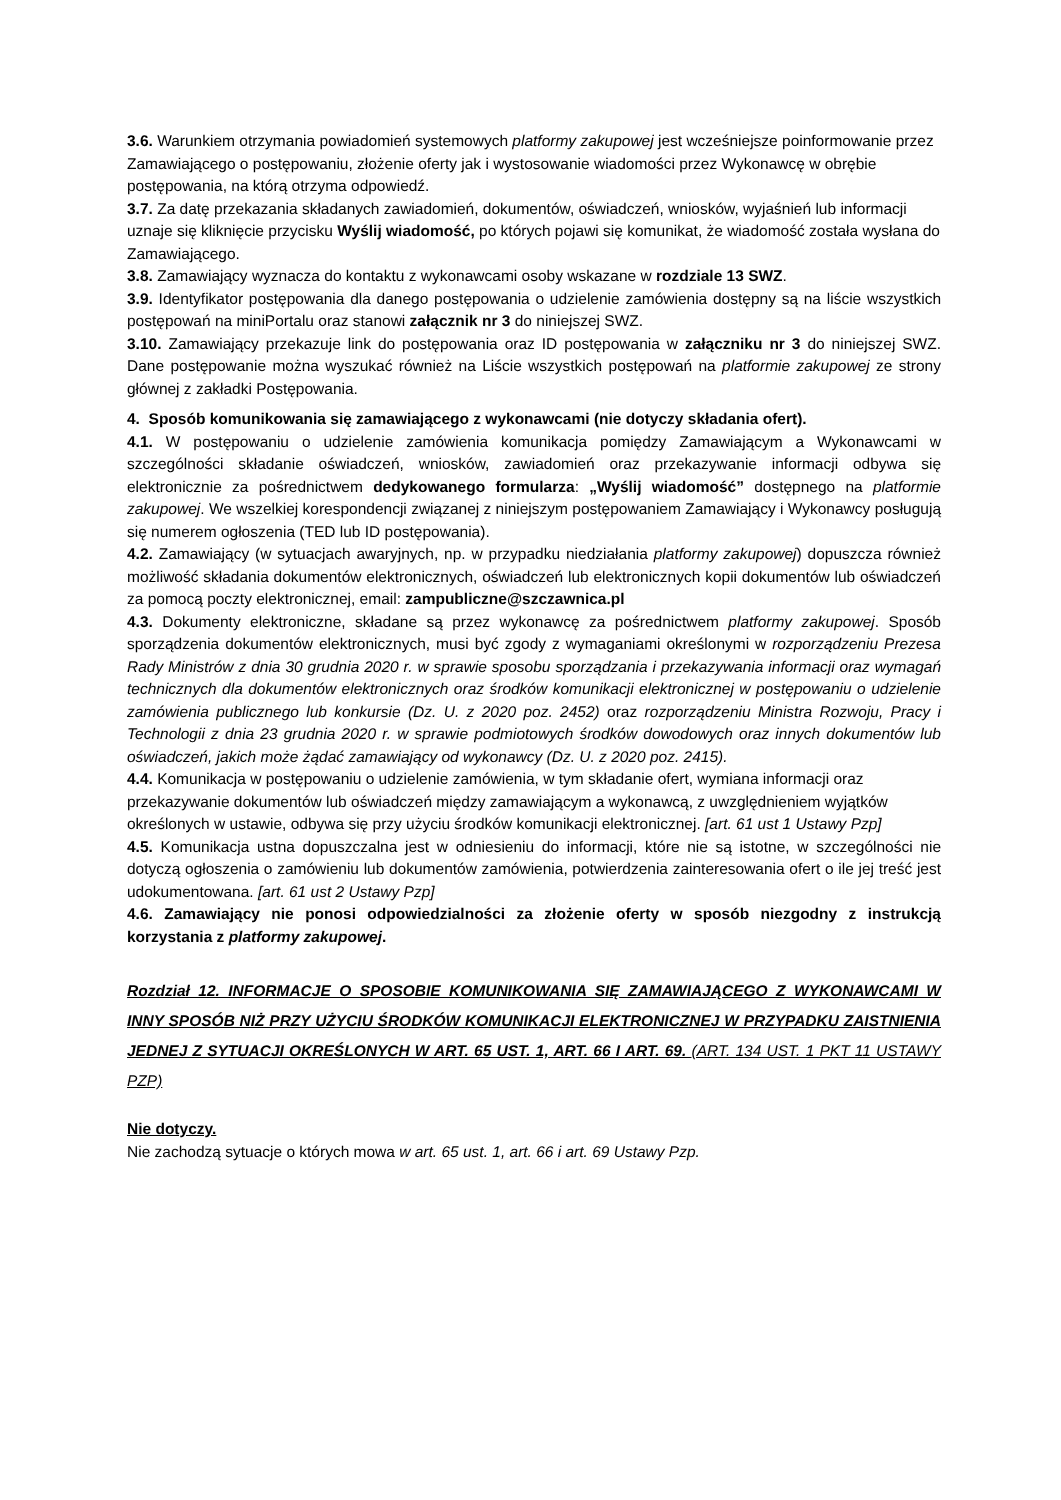3.6. Warunkiem otrzymania powiadomień systemowych platformy zakupowej jest wcześniejsze poinformowanie przez Zamawiającego o postępowaniu, złożenie oferty jak i wystosowanie wiadomości przez Wykonawcę w obrębie postępowania, na którą otrzyma odpowiedź.
3.7. Za datę przekazania składanych zawiadomień, dokumentów, oświadczeń, wniosków, wyjaśnień lub informacji uznaje się kliknięcie przycisku Wyślij wiadomość, po których pojawi się komunikat, że wiadomość została wysłana do Zamawiającego.
3.8. Zamawiający wyznacza do kontaktu z wykonawcami osoby wskazane w rozdziale 13 SWZ.
3.9. Identyfikator postępowania dla danego postępowania o udzielenie zamówienia dostępny są na liście wszystkich postępowań na miniPortalu oraz stanowi załącznik nr 3 do niniejszej SWZ.
3.10. Zamawiający przekazuje link do postępowania oraz ID postępowania w załączniku nr 3 do niniejszej SWZ. Dane postępowanie można wyszukać również na Liście wszystkich postępowań na platformie zakupowej ze strony głównej z zakładki Postępowania.
4. Sposób komunikowania się zamawiającego z wykonawcami (nie dotyczy składania ofert).
4.1. W postępowaniu o udzielenie zamówienia komunikacja pomiędzy Zamawiającym a Wykonawcami w szczególności składanie oświadczeń, wniosków, zawiadomień oraz przekazywanie informacji odbywa się elektronicznie za pośrednictwem dedykowanego formularza: „Wyślij wiadomość” dostępnego na platformie zakupowej. We wszelkiej korespondencji związanej z niniejszym postępowaniem Zamawiający i Wykonawcy posługują się numerem ogłoszenia (TED lub ID postępowania).
4.2. Zamawiający (w sytuacjach awaryjnych, np. w przypadku niedziałania platformy zakupowej) dopuszcza również możliwość składania dokumentów elektronicznych, oświadczeń lub elektronicznych kopii dokumentów lub oświadczeń za pomocą poczty elektronicznej, email: zampubliczne@szczawnica.pl
4.3. Dokumenty elektroniczne, składane są przez wykonawcę za pośrednictwem platformy zakupowej. Sposób sporządzenia dokumentów elektronicznych, musi być zgody z wymaganiami określonymi w rozporządzeniu Prezesa Rady Ministrów z dnia 30 grudnia 2020 r. w sprawie sposobu sporządzania i przekazywania informacji oraz wymagań technicznych dla dokumentów elektronicznych oraz środków komunikacji elektronicznej w postępowaniu o udzielenie zamówienia publicznego lub konkursie (Dz. U. z 2020 poz. 2452) oraz rozporządzeniu Ministra Rozwoju, Pracy i Technologii z dnia 23 grudnia 2020 r. w sprawie podmiotowych środków dowodowych oraz innych dokumentów lub oświadczeń, jakich może żądać zamawiający od wykonawcy (Dz. U. z 2020 poz. 2415).
4.4. Komunikacja w postępowaniu o udzielenie zamówienia, w tym składanie ofert, wymiana informacji oraz przekazywanie dokumentów lub oświadczeń między zamawiającym a wykonawcą, z uwzględnieniem wyjątków określonych w ustawie, odbywa się przy użyciu środków komunikacji elektronicznej. [art. 61 ust 1 Ustawy Pzp]
4.5. Komunikacja ustna dopuszczalna jest w odniesieniu do informacji, które nie są istotne, w szczególności nie dotyczą ogłoszenia o zamówieniu lub dokumentów zamówienia, potwierdzenia zainteresowania ofert o ile jej treść jest udokumentowana. [art. 61 ust 2 Ustawy Pzp]
4.6. Zamawiający nie ponosi odpowiedzialności za złożenie oferty w sposób niezgodny z instrukcją korzystania z platformy zakupowej.
Rozdział 12. INFORMACJE O SPOSOBIE KOMUNIKOWANIA SIĘ ZAMAWIAJĄCEGO Z WYKONAWCAMI W INNY SPOSÓB NIŻ PRZY UŻYCIU ŚRODKÓW KOMUNIKACJI ELEKTRONICZNEJ W PRZYPADKU ZAISTNIENIA JEDNEJ Z SYTUACJI OKREŚLONYCH W ART. 65 UST. 1, ART. 66 I ART. 69. (ART. 134 UST. 1 PKT 11 USTAWY PZP)
Nie dotyczy.
Nie zachodzą sytuacje o których mowa w art. 65 ust. 1, art. 66 i art. 69 Ustawy Pzp.